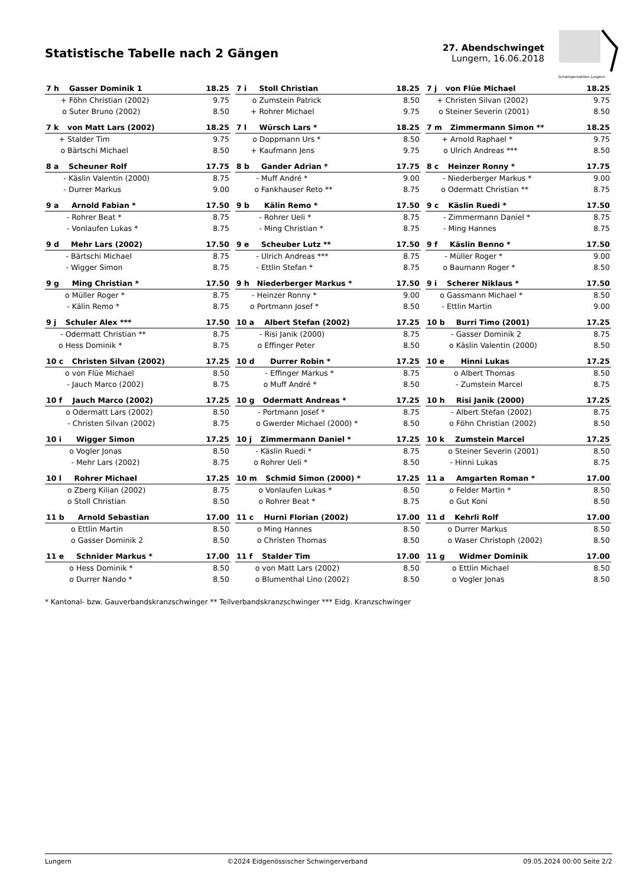Statistische Tabelle nach 2 Gängen
27. Abendschwinget
Lungern, 16.06.2018
Schwingersektion Lungern
| 7 h | Gasser Dominik 1 | 18.25 |
| + | Föhn Christian (2002) | 9.75 |
| o | Suter Bruno (2002) | 8.50 |
| 7 i | Stoll Christian | 18.25 |
| o | Zumstein Patrick | 8.50 |
| + | Rohrer Michael | 9.75 |
| 7 j | von Flüe Michael | 18.25 |
| + | Christen Silvan (2002) | 9.75 |
| o | Steiner Severin (2001) | 8.50 |
| 7 k | von Matt Lars (2002) | 18.25 |
| + | Stalder Tim | 9.75 |
| o | Bärtschi Michael | 8.50 |
| 7 l | Würsch Lars * | 18.25 |
| o | Doppmann Urs * | 8.50 |
| + | Kaufmann Jens | 9.75 |
| 7 m | Zimmermann Simon ** | 18.25 |
| + | Arnold Raphael * | 9.75 |
| o | Ulrich Andreas *** | 8.50 |
| 8 a | Scheuner Rolf | 17.75 |
| - | Käslin Valentin (2000) | 8.75 |
| - | Durrer Markus | 9.00 |
| 8 b | Gander Adrian * | 17.75 |
| - | Muff André * | 9.00 |
| o | Fankhauser Reto ** | 8.75 |
| 8 c | Heinzer Ronny * | 17.75 |
| - | Niederberger Markus * | 9.00 |
| o | Odermatt Christian ** | 8.75 |
| 9 a | Arnold Fabian * | 17.50 |
| - | Rohrer Beat * | 8.75 |
| - | Vonlaufen Lukas * | 8.75 |
| 9 b | Kälin Remo * | 17.50 |
| - | Rohrer Ueli * | 8.75 |
| - | Ming Christian * | 8.75 |
| 9 c | Käslin Ruedi * | 17.50 |
| - | Zimmermann Daniel * | 8.75 |
| - | Ming Hannes | 8.75 |
| 9 d | Mehr Lars (2002) | 17.50 |
| - | Bärtschi Michael | 8.75 |
| - | Wigger Simon | 8.75 |
| 9 e | Scheuber Lutz ** | 17.50 |
| - | Ulrich Andreas *** | 8.75 |
| - | Ettlin Stefan * | 8.75 |
| 9 f | Käslin Benno * | 17.50 |
| - | Müller Roger * | 9.00 |
| o | Baumann Roger * | 8.50 |
| 9 g | Ming Christian * | 17.50 |
| o | Müller Roger * | 8.75 |
| - | Kälin Remo * | 8.75 |
| 9 h | Niederberger Markus * | 17.50 |
| - | Heinzer Ronny * | 9.00 |
| o | Portmann Josef * | 8.50 |
| 9 i | Scherer Niklaus * | 17.50 |
| o | Gassmann Michael * | 8.50 |
| - | Ettlin Martin | 9.00 |
| 9 j | Schuler Alex *** | 17.50 |
| - | Odermatt Christian ** | 8.75 |
| o | Hess Dominik * | 8.75 |
| 10 a | Albert Stefan (2002) | 17.25 |
| - | Risi Janik (2000) | 8.75 |
| o | Effinger Peter | 8.50 |
| 10 b | Burri Timo (2001) | 17.25 |
| - | Gasser Dominik 2 | 8.75 |
| o | Käslin Valentin (2000) | 8.50 |
| 10 c | Christen Silvan (2002) | 17.25 |
| o | von Flüe Michael | 8.50 |
| - | Jauch Marco (2002) | 8.75 |
| 10 d | Durrer Robin * | 17.25 |
| - | Effinger Markus * | 8.75 |
| o | Muff André * | 8.50 |
| 10 e | Hinni Lukas | 17.25 |
| o | Albert Thomas | 8.50 |
| - | Zumstein Marcel | 8.75 |
| 10 f | Jauch Marco (2002) | 17.25 |
| o | Odermatt Lars (2002) | 8.50 |
| - | Christen Silvan (2002) | 8.75 |
| 10 g | Odermatt Andreas * | 17.25 |
| - | Portmann Josef * | 8.75 |
| o | Gwerder Michael (2000) * | 8.50 |
| 10 h | Risi Janik (2000) | 17.25 |
| - | Albert Stefan (2002) | 8.75 |
| o | Föhn Christian (2002) | 8.50 |
| 10 i | Wigger Simon | 17.25 |
| o | Vogler Jonas | 8.50 |
| - | Mehr Lars (2002) | 8.75 |
| 10 j | Zimmermann Daniel * | 17.25 |
| - | Käslin Ruedi * | 8.75 |
| o | Rohrer Ueli * | 8.50 |
| 10 k | Zumstein Marcel | 17.25 |
| o | Steiner Severin (2001) | 8.50 |
| - | Hinni Lukas | 8.75 |
| 10 l | Rohrer Michael | 17.25 |
| o | Zberg Kilian (2002) | 8.75 |
| o | Stoll Christian | 8.50 |
| 10 m | Schmid Simon (2000) * | 17.25 |
| o | Vonlaufen Lukas * | 8.50 |
| o | Rohrer Beat * | 8.75 |
| 11 a | Amgarten Roman * | 17.00 |
| o | Felder Martin * | 8.50 |
| o | Gut Koni | 8.50 |
| 11 b | Arnold Sebastian | 17.00 |
| o | Ettlin Martin | 8.50 |
| o | Gasser Dominik 2 | 8.50 |
| 11 c | Hurni Florian (2002) | 17.00 |
| o | Ming Hannes | 8.50 |
| o | Christen Thomas | 8.50 |
| 11 d | Kehrli Rolf | 17.00 |
| o | Durrer Markus | 8.50 |
| o | Waser Christoph (2002) | 8.50 |
| 11 e | Schnider Markus * | 17.00 |
| o | Hess Dominik * | 8.50 |
| o | Durrer Nando * | 8.50 |
| 11 f | Stalder Tim | 17.00 |
| o | von Matt Lars (2002) | 8.50 |
| o | Blumenthal Lino (2002) | 8.50 |
| 11 g | Widmer Dominik | 17.00 |
| o | Ettlin Michael | 8.50 |
| o | Vogler Jonas | 8.50 |
* Kantonal- bzw. Gauverbandskranzschwinger ** Teilverbandskranzschwinger *** Eidg. Kranzschwinger
Lungern ©2024 Eidgenössischer Schwingerverband 09.05.2024 00:00 Seite 2/2